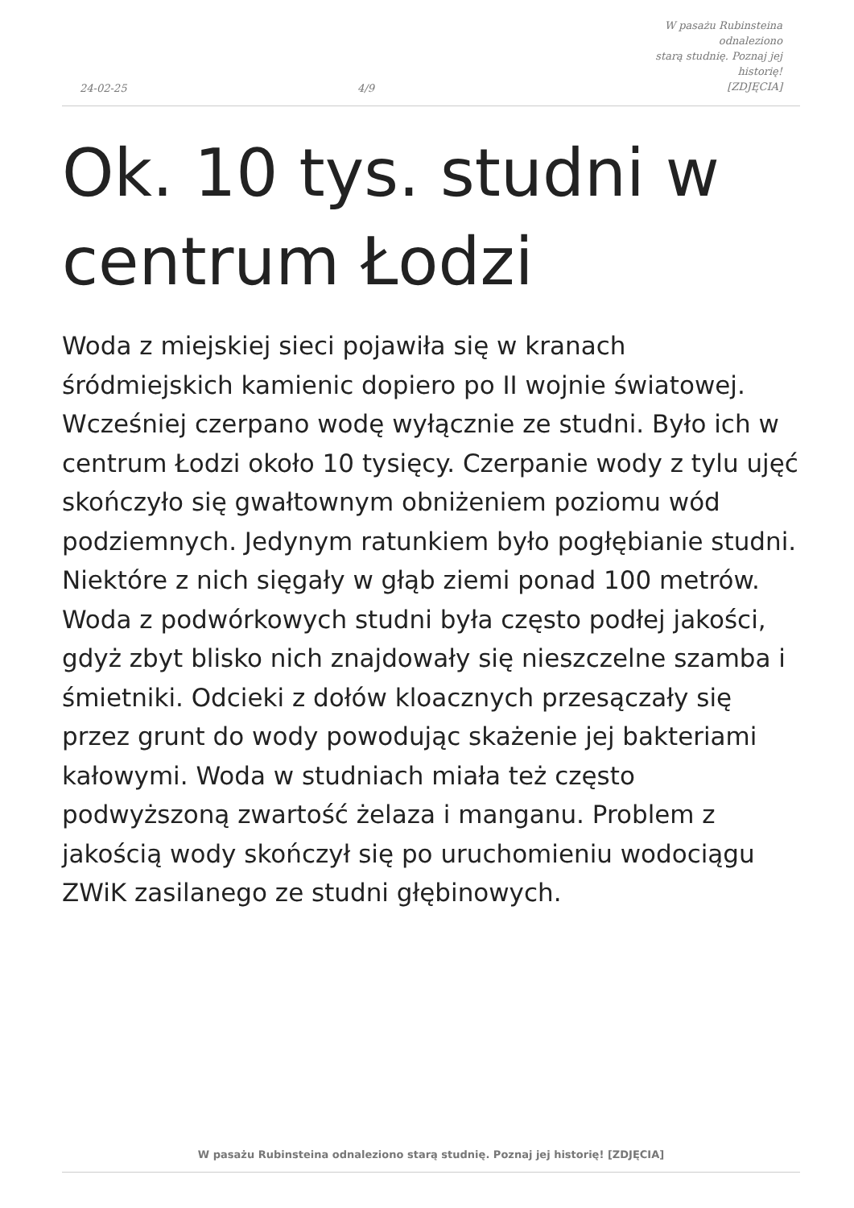24-02-25
4/9
W pasażu Rubinsteina odnaleziono
starą studnię. Poznaj jej historię!
[ZDJĘCIA]
Ok. 10 tys. studni w
centrum Łodzi
Woda z miejskiej sieci pojawiła się w kranach śródmiejskich kamienic dopiero po II wojnie światowej. Wcześniej czerpano wodę wyłącznie ze studni. Było ich w centrum Łodzi około 10 tysięcy. Czerpanie wody z tylu ujęć skończyło się gwałtownym obniżeniem poziomu wód podziemnych. Jedynym ratunkiem było pogłębianie studni. Niektóre z nich sięgały w głąb ziemi ponad 100 metrów. Woda z podwórkowych studni była często podłej jakości, gdyż zbyt blisko nich znajdowały się nieszczelne szamba i śmietniki. Odcieki z dołów kloacznych przesączały się przez grunt do wody powodując skażenie jej bakteriami kałowymi. Woda w studniach miała też często podwyższoną zwartość żelaza i manganu. Problem z jakością wody skończył się po uruchomieniu wodociągu ZWiK zasilanego ze studni głębinowych.
W pasażu Rubinsteina odnaleziono starą studnię. Poznaj jej historię! [ZDJĘCIA]